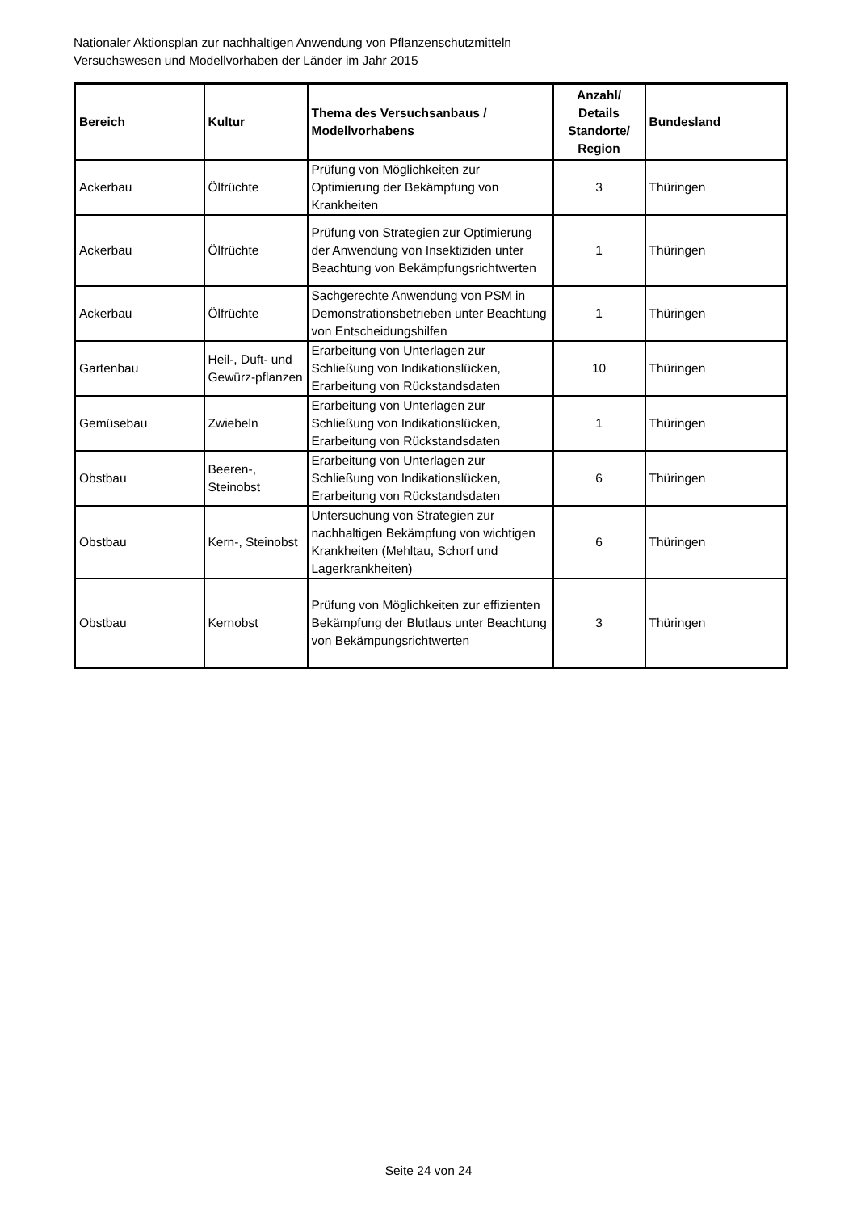Nationaler Aktionsplan zur nachhaltigen Anwendung von Pflanzenschutzmitteln
Versuchswesen und Modellvorhaben der Länder im Jahr 2015
| Bereich | Kultur | Thema des Versuchsanbaus / Modellvorhabens | Anzahl/ Details Standorte/ Region | Bundesland |
| --- | --- | --- | --- | --- |
| Ackerbau | Ölfrüchte | Prüfung von Möglichkeiten zur Optimierung der Bekämpfung von Krankheiten | 3 | Thüringen |
| Ackerbau | Ölfrüchte | Prüfung von Strategien zur Optimierung der Anwendung von Insektiziden unter Beachtung von Bekämpfungsrichtwerten | 1 | Thüringen |
| Ackerbau | Ölfrüchte | Sachgerechte Anwendung von PSM in Demonstrationsbetrieben unter Beachtung von Entscheidungshilfen | 1 | Thüringen |
| Gartenbau | Heil-, Duft- und Gewürz-pflanzen | Erarbeitung von Unterlagen zur Schließung von Indikationslücken, Erarbeitung von Rückstandsdaten | 10 | Thüringen |
| Gemüsebau | Zwiebeln | Erarbeitung von Unterlagen zur Schließung von Indikationslücken, Erarbeitung von Rückstandsdaten | 1 | Thüringen |
| Obstbau | Beeren-, Steinobst | Erarbeitung von Unterlagen zur Schließung von Indikationslücken, Erarbeitung von Rückstandsdaten | 6 | Thüringen |
| Obstbau | Kern-, Steinobst | Untersuchung von Strategien zur nachhaltigen Bekämpfung von wichtigen Krankheiten (Mehltau, Schorf und Lagerkrankheiten) | 6 | Thüringen |
| Obstbau | Kernobst | Prüfung von Möglichkeiten zur effizienten Bekämpfung der Blutlaus unter Beachtung von Bekämpungsrichtwerten | 3 | Thüringen |
Seite 24 von 24